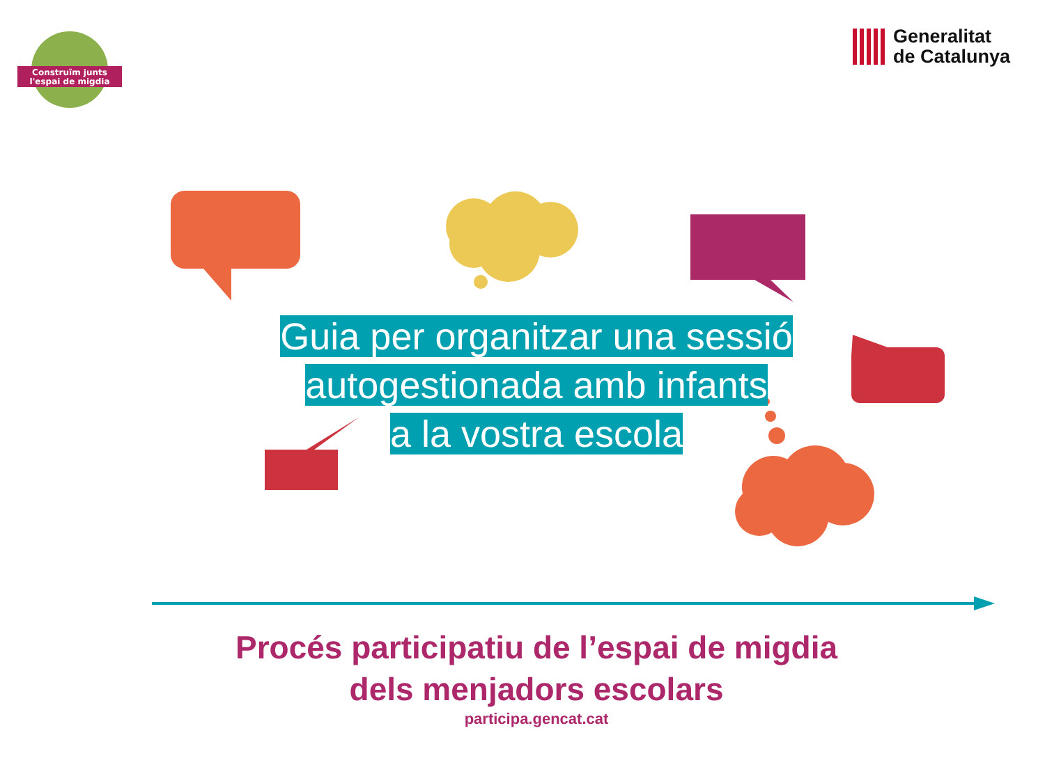Construïm junts
l'espai de migdia
Generalitat
de Catalunya
Guia per organitzar una sessió
autogestionada amb infants
a la vostra escola
Procés participatiu de l’espai de migdia
dels menjadors escolars
participa.gencat.cat